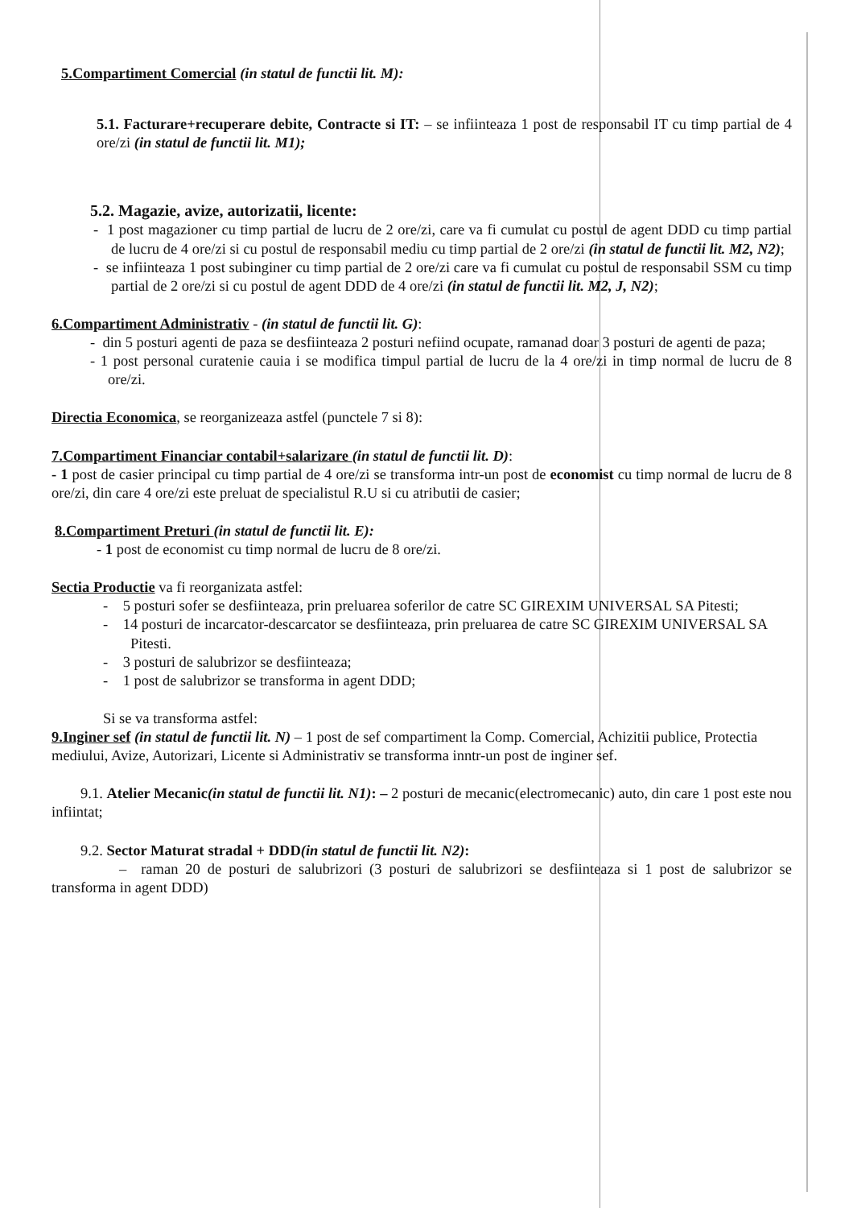5.Compartiment Comercial (in statul de functii lit. M):
5.1. Facturare+recuperare debite, Contracte si IT: – se infiinteaza 1 post de responsabil IT cu timp partial de 4 ore/zi (in statul de functii lit. M1);
5.2. Magazie, avize, autorizatii, licente:
- 1 post magazioner cu timp partial de lucru de 2 ore/zi, care va fi cumulat cu postul de agent DDD cu timp partial de lucru de 4 ore/zi si cu postul de responsabil mediu cu timp partial de 2 ore/zi (in statul de functii lit. M2, N2);
- se infiinteaza 1 post subinginer cu timp partial de 2 ore/zi care va fi cumulat cu postul de responsabil SSM cu timp partial de 2 ore/zi si cu postul de agent DDD de 4 ore/zi (in statul de functii lit. M2, J, N2);
6.Compartiment Administrativ - (in statul de functii lit. G):
- din 5 posturi agenti de paza se desfiinteaza 2 posturi nefiind ocupate, ramanad doar 3 posturi de agenti de paza;
- 1 post personal curatenie cauia i se modifica timpul partial de lucru de la 4 ore/zi in timp normal de lucru de 8 ore/zi.
Directia Economica, se reorganizeaza astfel (punctele 7 si 8):
7.Compartiment Financiar contabil+salarizare (in statul de functii lit. D):
- 1 post de casier principal cu timp partial de 4 ore/zi se transforma intr-un post de economist cu timp normal de lucru de 8 ore/zi, din care 4 ore/zi este preluat de specialistul R.U si cu atributii de casier;
8.Compartiment Preturi (in statul de functii lit. E):
- 1 post de economist cu timp normal de lucru de 8 ore/zi.
Sectia Productie va fi reorganizata astfel:
- 5 posturi sofer se desfiinteaza, prin preluarea soferilor de catre SC GIREXIM UNIVERSAL SA Pitesti;
- 14 posturi de incarcator-descarcator se desfiinteaza, prin preluarea de catre SC GIREXIM UNIVERSAL SA Pitesti.
- 3 posturi de salubrizor se desfiinteaza;
- 1 post de salubrizor se transforma in agent DDD;
Si se va transforma astfel:
9.Inginer sef (in statul de functii lit. N) – 1 post de sef compartiment la Comp. Comercial, Achizitii publice, Protectia mediului, Avize, Autorizari, Licente si Administrativ se transforma inntr-un post de inginer sef.
9.1. Atelier Mecanic(in statul de functii lit. N1): – 2 posturi de mecanic(electromecanic) auto, din care 1 post este nou infiintat;
9.2. Sector Maturat stradal + DDD(in statul de functii lit. N2):
– raman 20 de posturi de salubrizori (3 posturi de salubrizori se desfiinteaza si 1 post de salubrizor se transforma in agent DDD)